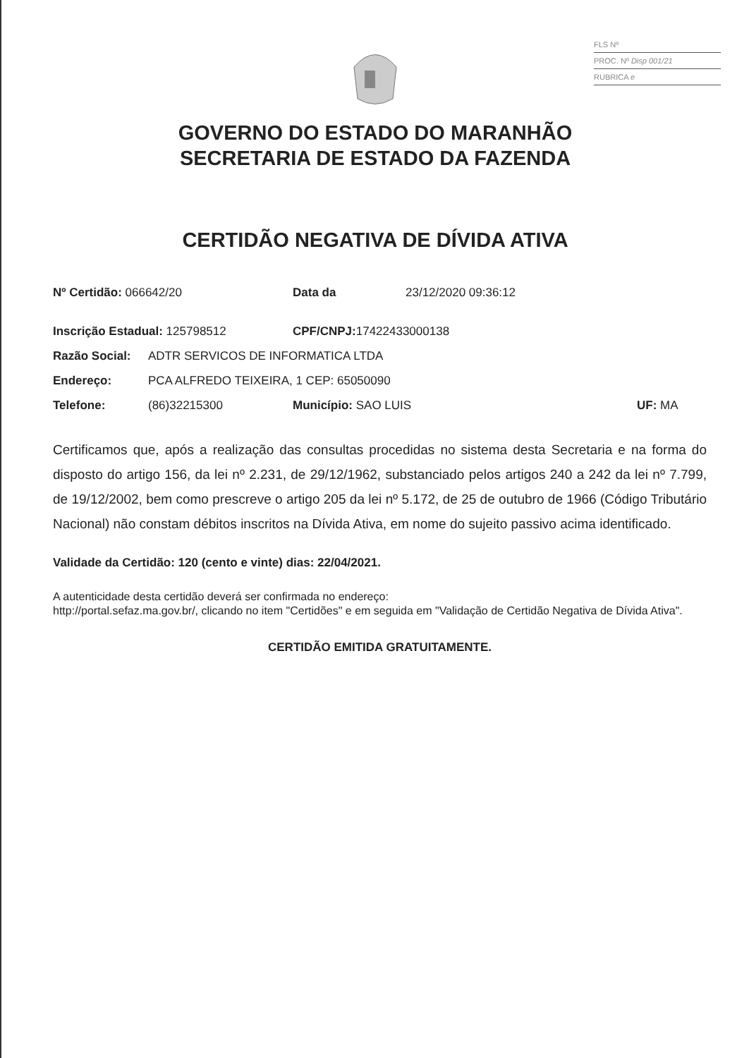FLS Nº
PROC. Nº Disp 001/21
RUBRICA e
GOVERNO DO ESTADO DO MARANHÃO
SECRETARIA DE ESTADO DA FAZENDA
CERTIDÃO NEGATIVA DE DÍVIDA ATIVA
Nº Certidão: 066642/20 Data da 23/12/2020 09:36:12
Inscrição Estadual: 125798512 CPF/CNPJ: 17422433000138
Razão Social: ADTR SERVICOS DE INFORMATICA LTDA
Endereço: PCA ALFREDO TEIXEIRA, 1 CEP: 65050090
Telefone: (86)32215300 Município: SAO LUIS UF: MA
Certificamos que, após a realização das consultas procedidas no sistema desta Secretaria e na forma do disposto do artigo 156, da lei nº 2.231, de 29/12/1962, substanciado pelos artigos 240 a 242 da lei nº 7.799, de 19/12/2002, bem como prescreve o artigo 205 da lei nº 5.172, de 25 de outubro de 1966 (Código Tributário Nacional) não constam débitos inscritos na Dívida Ativa, em nome do sujeito passivo acima identificado.
Validade da Certidão: 120 (cento e vinte) dias: 22/04/2021.
A autenticidade desta certidão deverá ser confirmada no endereço:
http://portal.sefaz.ma.gov.br/, clicando no item "Certidões" e em seguida em "Validação de Certidão Negativa de Dívida Ativa".
CERTIDÃO EMITIDA GRATUITAMENTE.